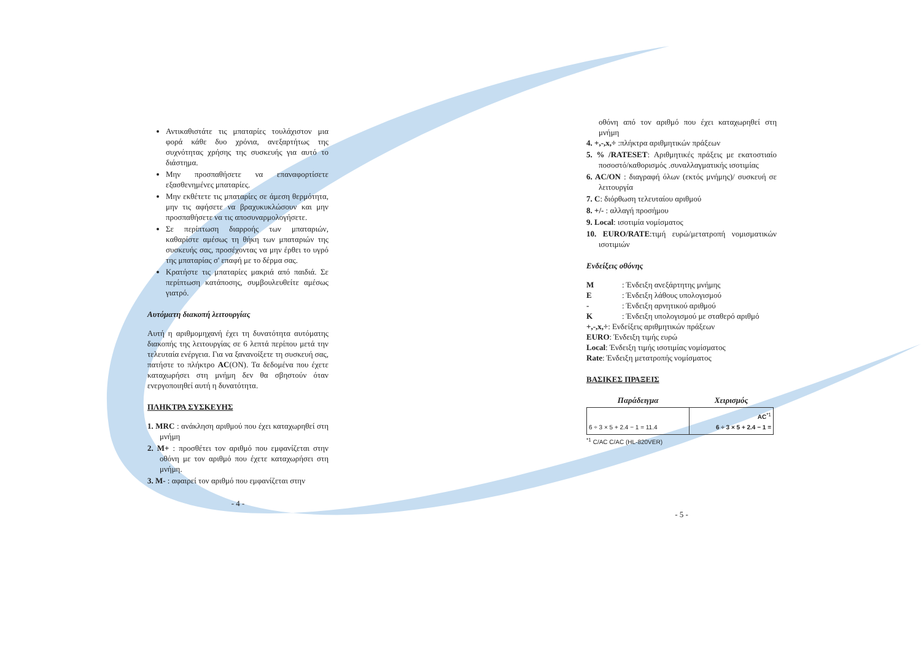Αντικαθιστάτε τις μπαταρίες τουλάχιστον μια φορά κάθε δυο χρόνια, ανεξαρτήτως της συχνότητας χρήσης της συσκευής για αυτό το διάστημα.
Μην προσπαθήσετε να επαναφορτίσετε εξασθενημένες μπαταρίες.
Μην εκθέτετε τις μπαταρίες σε άμεση θερμότητα, μην τις αφήσετε να βραχυκυκλώσουν και μην προσπαθήσετε να τις αποσυναρμολογήσετε.
Σε περίπτωση διαρροής των μπαταριών, καθαρίστε αμέσως τη θήκη των μπαταριών της συσκευής σας, προσέχοντας να μην έρθει το υγρό της μπαταρίας σ' επαφή με το δέρμα σας.
Κρατήστε τις μπαταρίες μακριά από παιδιά. Σε περίπτωση κατάποσης, συμβουλευθείτε αμέσως γιατρό.
Αυτόματη διακοπή λειτουργίας
Αυτή η αριθμομηχανή έχει τη δυνατότητα αυτόματης διακοπής της λειτουργίας σε 6 λεπτά περίπου μετά την τελευταία ενέργεια. Για να ξανανοίξετε τη συσκευή σας, πατήστε το πλήκτρο AC(ON). Τα δεδομένα που έχετε καταχωρήσει στη μνήμη δεν θα σβηστούν όταν ενεργοποιηθεί αυτή η δυνατότητα.
ΠΛΗΚΤΡΑ ΣΥΣΚΕΥΗΣ
1. MRC : ανάκληση αριθμού που έχει καταχωρηθεί στη μνήμη
2. M+ : προσθέτει τον αριθμό που εμφανίζεται στην οθόνη με τον αριθμό που έχετε καταχωρήσει στη μνήμη.
3. M- : αφαιρεί τον αριθμό που εμφανίζεται στην
- 4 -
οθόνη από τον αριθμό που έχει καταχωρηθεί στη μνήμη
4. +,-,x,÷ :πλήκτρα αριθμητικών πράξεων
5. % /RATESET: Αριθμητικές πράξεις με εκατοστιαίο ποσοστό/καθορισμός .συναλλαγματικής ισοτιμίας
6. AC/ON : διαγραφή όλων (εκτός μνήμης)/ συσκευή σε λειτουργία
7. C: διόρθωση τελευταίου αριθμού
8. +/- : αλλαγή προσήμου
9. Local: ισοτιμία νομίσματος
10. EURO/RATE:τιμή ευρώ/μετατροπή νομισματικών ισοτιμιών
Ενδείξεις οθόνης
M: Ένδειξη ανεξάρτητης μνήμης
E: Ένδειξη λάθους υπολογισμού
- : Ένδειξη αρνητικού αριθμού
K: Ένδειξη υπολογισμού με σταθερό αριθμό
+,-,x,÷: Ενδείξεις αριθμητικών πράξεων
EURO: Ένδειξη τιμής ευρώ
Local: Ένδειξη τιμής ισοτιμίας νομίσματος
Rate: Ένδειξη μετατροπής νομίσματος
ΒΑΣΙΚΕΣ ΠΡΑΞΕΙΣ
| Παράδειγμα | Χειρισμός |
| --- | --- |
| 6 ÷ 3 × 5 + 2.4 − 1 = 11.4 | AC<sup>*1</sup> 6 ÷ 3 × 5 + 2.4 − 1 = |
<sup>*1</sup> C/AC C/AC (HL-820VER)
- 5 -